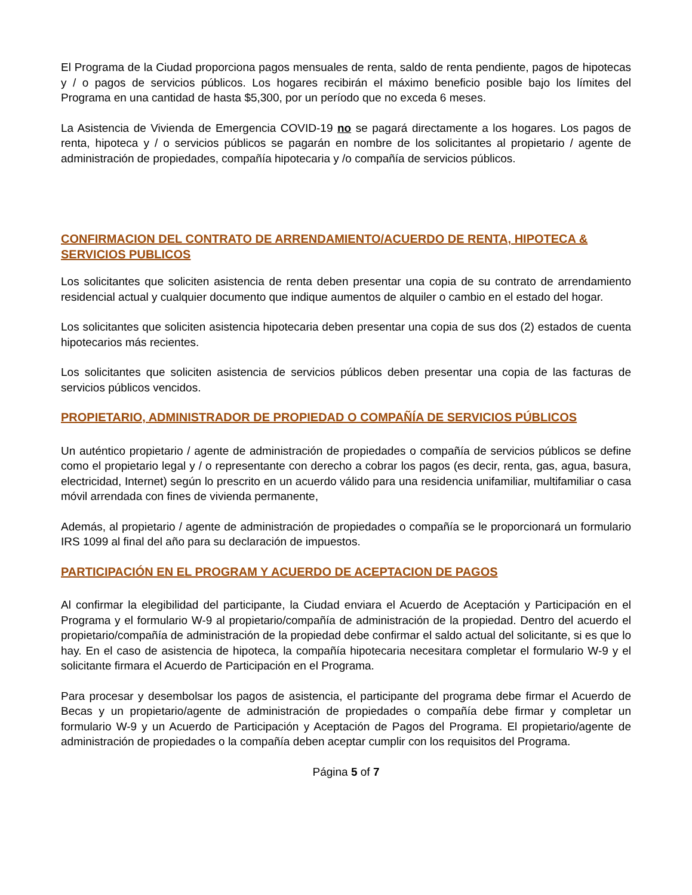El Programa de la Ciudad proporciona pagos mensuales de renta, saldo de renta pendiente, pagos de hipotecas y / o pagos de servicios públicos. Los hogares recibirán el máximo beneficio posible bajo los límites del Programa en una cantidad de hasta $5,300, por un período que no exceda 6 meses.
La Asistencia de Vivienda de Emergencia COVID-19 no se pagará directamente a los hogares. Los pagos de renta, hipoteca y / o servicios públicos se pagarán en nombre de los solicitantes al propietario / agente de administración de propiedades, compañía hipotecaria y /o compañía de servicios públicos.
CONFIRMACION DEL CONTRATO DE ARRENDAMIENTO/ACUERDO DE RENTA, HIPOTECA & SERVICIOS PUBLICOS
Los solicitantes que soliciten asistencia de renta deben presentar una copia de su contrato de arrendamiento residencial actual y cualquier documento que indique aumentos de alquiler o cambio en el estado del hogar.
Los solicitantes que soliciten asistencia hipotecaria deben presentar una copia de sus dos (2) estados de cuenta hipotecarios más recientes.
Los solicitantes que soliciten asistencia de servicios públicos deben presentar una copia de las facturas de servicios públicos vencidos.
PROPIETARIO, ADMINISTRADOR DE PROPIEDAD O COMPAÑÍA DE SERVICIOS PÚBLICOS
Un auténtico propietario / agente de administración de propiedades o compañía de servicios públicos se define como el propietario legal y / o representante con derecho a cobrar los pagos (es decir, renta, gas, agua, basura, electricidad, Internet) según lo prescrito en un acuerdo válido para una residencia unifamiliar, multifamiliar o casa móvil arrendada con fines de vivienda permanente,
Además, al propietario / agente de administración de propiedades o compañía se le proporcionará un formulario IRS 1099 al final del año para su declaración de impuestos.
PARTICIPACIÓN EN EL PROGRAM Y ACUERDO DE ACEPTACION DE PAGOS
Al confirmar la elegibilidad del participante, la Ciudad enviara el Acuerdo de Aceptación y Participación en el Programa y el formulario W-9 al propietario/compañía de administración de la propiedad. Dentro del acuerdo el propietario/compañía de administración de la propiedad debe confirmar el saldo actual del solicitante, si es que lo hay. En el caso de asistencia de hipoteca, la compañía hipotecaria necesitara completar el formulario W-9 y el solicitante firmara el Acuerdo de Participación en el Programa.
Para procesar y desembolsar los pagos de asistencia, el participante del programa debe firmar el Acuerdo de Becas y un propietario/agente de administración de propiedades o compañía debe firmar y completar un formulario W-9 y un Acuerdo de Participación y Aceptación de Pagos del Programa. El propietario/agente de administración de propiedades o la compañía deben aceptar cumplir con los requisitos del Programa.
Página 5 of 7